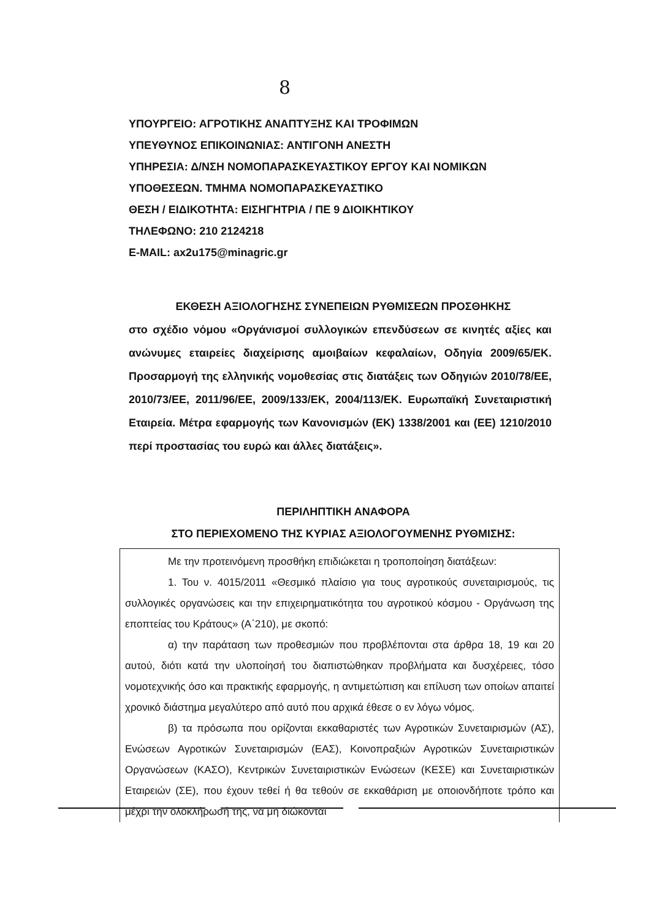8
ΥΠΟΥΡΓΕΙΟ: ΑΓΡΟΤΙΚΗΣ ΑΝΑΠΤΥΞΗΣ ΚΑΙ ΤΡΟΦΙΜΩΝ
ΥΠΕΥΘΥΝΟΣ ΕΠΙΚΟΙΝΩΝΙΑΣ: ΑΝΤΙΓΟΝΗ ΑΝΕΣΤΗ
ΥΠΗΡΕΣΙΑ: Δ/ΝΣΗ ΝΟΜΟΠΑΡΑΣΚΕΥΑΣΤΙΚΟΥ ΕΡΓΟΥ ΚΑΙ ΝΟΜΙΚΩΝ
ΥΠΟΘΕΣΕΩΝ. ΤΜΗΜΑ ΝΟΜΟΠΑΡΑΣΚΕΥΑΣΤΙΚΟ
ΘΕΣΗ / ΕΙΔΙΚΟΤΗΤΑ: ΕΙΣΗΓΗΤΡΙΑ / ΠΕ 9 ΔΙΟΙΚΗΤΙΚΟΥ
ΤΗΛΕΦΩΝΟ: 210 2124218
E-MAIL: ax2u175@minagric.gr
ΕΚΘΕΣΗ ΑΞΙΟΛΟΓΗΣΗΣ ΣΥΝΕΠΕΙΩΝ ΡΥΘΜΙΣΕΩΝ ΠΡΟΣΘΗΚΗΣ
στο σχέδιο νόμου «Οργάνισμοί συλλογικών επενδύσεων σε κινητές αξίες και ανώνυμες εταιρείες διαχείρισης αμοιβαίων κεφαλαίων, Οδηγία 2009/65/ΕΚ. Προσαρμογή της ελληνικής νομοθεσίας στις διατάξεις των Οδηγιών 2010/78/ΕΕ, 2010/73/ΕΕ, 2011/96/ΕΕ, 2009/133/ΕΚ, 2004/113/ΕΚ. Ευρωπαϊκή Συνεταιριστική Εταιρεία. Μέτρα εφαρμογής των Κανονισμών (ΕΚ) 1338/2001 και (ΕΕ) 1210/2010 περί προστασίας του ευρώ και άλλες διατάξεις».
ΠΕΡΙΛΗΠΤΙΚΗ ΑΝΑΦΟΡΑ
ΣΤΟ ΠΕΡΙΕΧΟΜΕΝΟ ΤΗΣ ΚΥΡΙΑΣ ΑΞΙΟΛΟΓΟΥΜΕΝΗΣ ΡΥΘΜΙΣΗΣ:
Με την προτεινόμενη προσθήκη επιδιώκεται η τροποποίηση διατάξεων:
1. Του ν. 4015/2011 «Θεσμικό πλαίσιο για τους αγροτικούς συνεταιρισμούς, τις συλλογικές οργανώσεις και την επιχειρηματικότητα του αγροτικού κόσμου - Οργάνωση της εποπτείας του Κράτους» (Α΄210), με σκοπό:
α) την παράταση των προθεσμιών που προβλέπονται στα άρθρα 18, 19 και 20 αυτού, διότι κατά την υλοποίησή του διαπιστώθηκαν προβλήματα και δυσχέρειες, τόσο νομοτεχνικής όσο και πρακτικής εφαρμογής, η αντιμετώπιση και επίλυση των οποίων απαιτεί χρονικό διάστημα μεγαλύτερο από αυτό που αρχικά έθεσε ο εν λόγω νόμος.
β) τα πρόσωπα που ορίζονται εκκαθαριστές των Αγροτικών Συνεταιρισμών (ΑΣ), Ενώσεων Αγροτικών Συνεταιρισμών (ΕΑΣ), Κοινοπραξιών Αγροτικών Συνεταιριστικών Οργανώσεων (ΚΑΣΟ), Κεντρικών Συνεταιριστικών Ενώσεων (ΚΕΣΕ) και Συνεταιριστικών Εταιρειών (ΣΕ), που έχουν τεθεί ή θα τεθούν σε εκκαθάριση με οποιονδήποτε τρόπο και μέχρι την ολοκλήρωσή της, να μη διώκονται